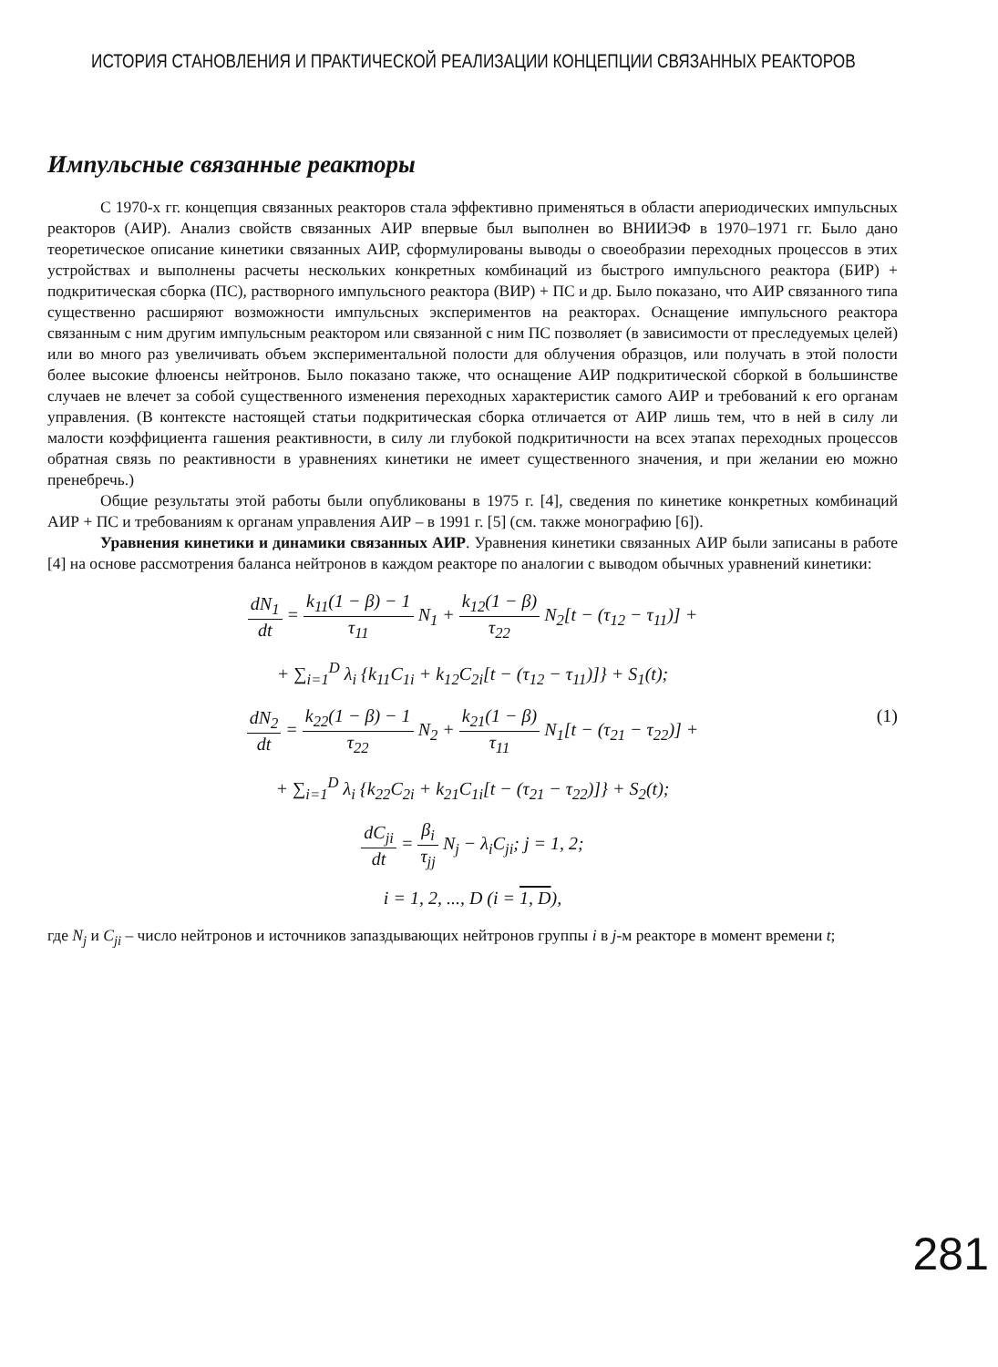ИСТОРИЯ СТАНОВЛЕНИЯ И ПРАКТИЧЕСКОЙ РЕАЛИЗАЦИИ КОНЦЕПЦИИ СВЯЗАННЫХ РЕАКТОРОВ
Импульсные связанные реакторы
С 1970-х гг. концепция связанных реакторов стала эффективно применяться в области апериодических импульсных реакторов (АИР). Анализ свойств связанных АИР впервые был выполнен во ВНИИЭФ в 1970–1971 гг. Было дано теоретическое описание кинетики связанных АИР, сформулированы выводы о своеобразии переходных процессов в этих устройствах и выполнены расчеты нескольких конкретных комбинаций из быстрого импульсного реактора (БИР) + подкритическая сборка (ПС), растворного импульсного реактора (ВИР) + ПС и др. Было показано, что АИР связанного типа существенно расширяют возможности импульсных экспериментов на реакторах. Оснащение импульсного реактора связанным с ним другим импульсным реактором или связанной с ним ПС позволяет (в зависимости от преследуемых целей) или во много раз увеличивать объем экспериментальной полости для облучения образцов, или получать в этой полости более высокие флюенсы нейтронов. Было показано также, что оснащение АИР подкритической сборкой в большинстве случаев не влечет за собой существенного изменения переходных характеристик самого АИР и требований к его органам управления. (В контексте настоящей статьи подкритическая сборка отличается от АИР лишь тем, что в ней в силу ли малости коэффициента гашения реактивности, в силу ли глубокой подкритичности на всех этапах переходных процессов обратная связь по реактивности в уравнениях кинетики не имеет существенного значения, и при желании ею можно пренебречь.)
Общие результаты этой работы были опубликованы в 1975 г. [4], сведения по кинетике конкретных комбинаций АИР + ПС и требованиям к органам управления АИР – в 1991 г. [5] (см. также монографию [6]).
Уравнения кинетики и динамики связанных АИР. Уравнения кинетики связанных АИР были записаны в работе [4] на основе рассмотрения баланса нейтронов в каждом реакторе по аналогии с выводом обычных уравнений кинетики:
dN<sub>1</sub> dt = k<sub>11</sub>(1 − β) − 1 τ<sub>11</sub> N<sub>1</sub> + k<sub>12</sub>(1 − β) τ<sub>22</sub> N<sub>2</sub>[t − (τ<sub>12</sub> − τ<sub>11</sub>)] +
+ ∑<sub>i=1</sub><sup>D</sup> λ<sub>i</sub> {k<sub>11</sub>C<sub>1i</sub> + k<sub>12</sub>C<sub>2i</sub>[t − (τ<sub>12</sub> − τ<sub>11</sub>)]} + S<sub>1</sub>(t);
dN<sub>2</sub> dt = k<sub>22</sub>(1 − β) − 1 τ<sub>22</sub> N<sub>2</sub> + k<sub>21</sub>(1 − β) τ<sub>11</sub> N<sub>1</sub>[t − (τ<sub>21</sub> − τ<sub>22</sub>)] + (1)
+ ∑<sub>i=1</sub><sup>D</sup> λ<sub>i</sub> {k<sub>22</sub>C<sub>2i</sub> + k<sub>21</sub>C<sub>1i</sub>[t − (τ<sub>21</sub> − τ<sub>22</sub>)]} + S<sub>2</sub>(t);
dC<sub>ji</sub> dt = β<sub>i</sub> τ<sub>jj</sub> N<sub>j</sub> − λ<sub>i</sub>C<sub>ji</sub>; j = 1, 2;
i = 1, 2, ..., D (i = 1, D),
где N<sub>j</sub> и C<sub>ji</sub> – число нейтронов и источников запаздывающих нейтронов группы i в j-м реакторе в момент времени t;
281